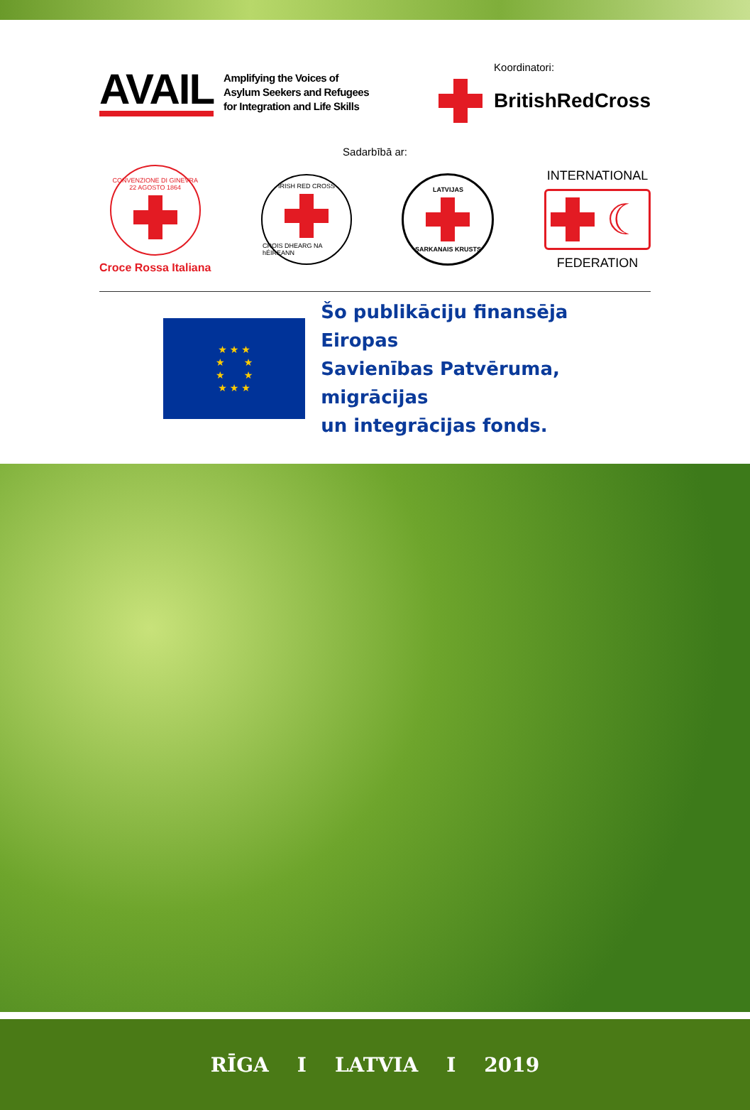AVAIL
Amplifying the Voices of
Asylum Seekers and Refugees
for Integration and Life Skills
Koordinatori:
BritishRedCross
Sadarbībā ar:
CONVENZIONE DI GINEVRA 22 AGOSTO 1864
Croce Rossa Italiana
IRISH RED CROSS
CROIS DHEARG NA hÉIREANN
LATVIJAS
SARKANAIS KRUSTS
INTERNATIONAL
☾
FEDERATION
★ ★ ★
★ ★
★ ★
★ ★ ★
Šo publikāciju finansēja Eiropas
Savienības Patvēruma, migrācijas
un integrācijas fonds.
RĪGA I LATVIA I 2019